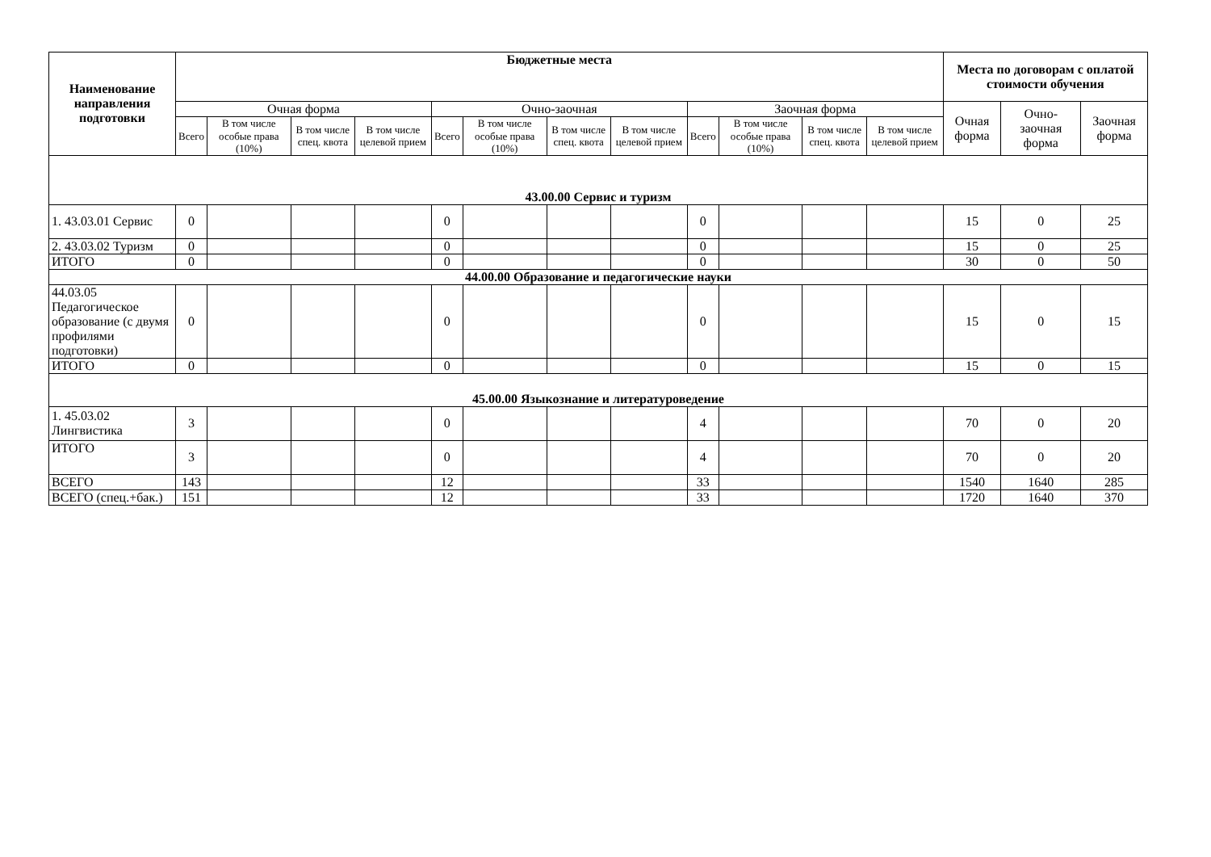| Наименование направления подготовки | Бюджетные места | | | | | | | | | | | | Места по договорам с оплатой стоимости обучения | | |
| --- | --- | --- | --- | --- | --- | --- | --- | --- | --- | --- | --- | --- | --- | --- | --- |
| | Очная форма | | | | Очно-заочная | | | | Заочная форма | | | | Очная форма | Очно-заочная форма | Заочная форма |
| | Всего | В том числе особые права (10%) | В том числе спец. квота | В том числе целевой прием | Всего | В том числе особые права (10%) | В том числе спец. квота | В том числе целевой прием | Всего | В том числе особые права (10%) | В том числе спец. квота | В том числе целевой прием | | | |
| 43.00.00 Сервис и туризм | | | | | | | | | | | | | | | |
| 1. 43.03.01 Сервис | 0 | | | | 0 | | | | 0 | | | | 15 | 0 | 25 |
| 2. 43.03.02 Туризм | 0 | | | | 0 | | | | 0 | | | | 15 | 0 | 25 |
| ИТОГО | 0 | | | | 0 | | | | 0 | | | | 30 | 0 | 50 |
| 44.00.00 Образование и педагогические науки | | | | | | | | | | | | | | | |
| 44.03.05 Педагогическое образование (с двумя профилями подготовки) | 0 | | | | 0 | | | | 0 | | | | 15 | 0 | 15 |
| ИТОГО | 0 | | | | 0 | | | | 0 | | | | 15 | 0 | 15 |
| 45.00.00 Языкознание и литературоведение | | | | | | | | | | | | | | | |
| 1. 45.03.02 Лингвистика | 3 | | | | 0 | | | | 4 | | | | 70 | 0 | 20 |
| ИТОГО | 3 | | | | 0 | | | | 4 | | | | 70 | 0 | 20 |
| ВСЕГО | 143 | | | | 12 | | | | 33 | | | | 1540 | 1640 | 285 |
| ВСЕГО (спец.+бак.) | 151 | | | | 12 | | | | 33 | | | | 1720 | 1640 | 370 |